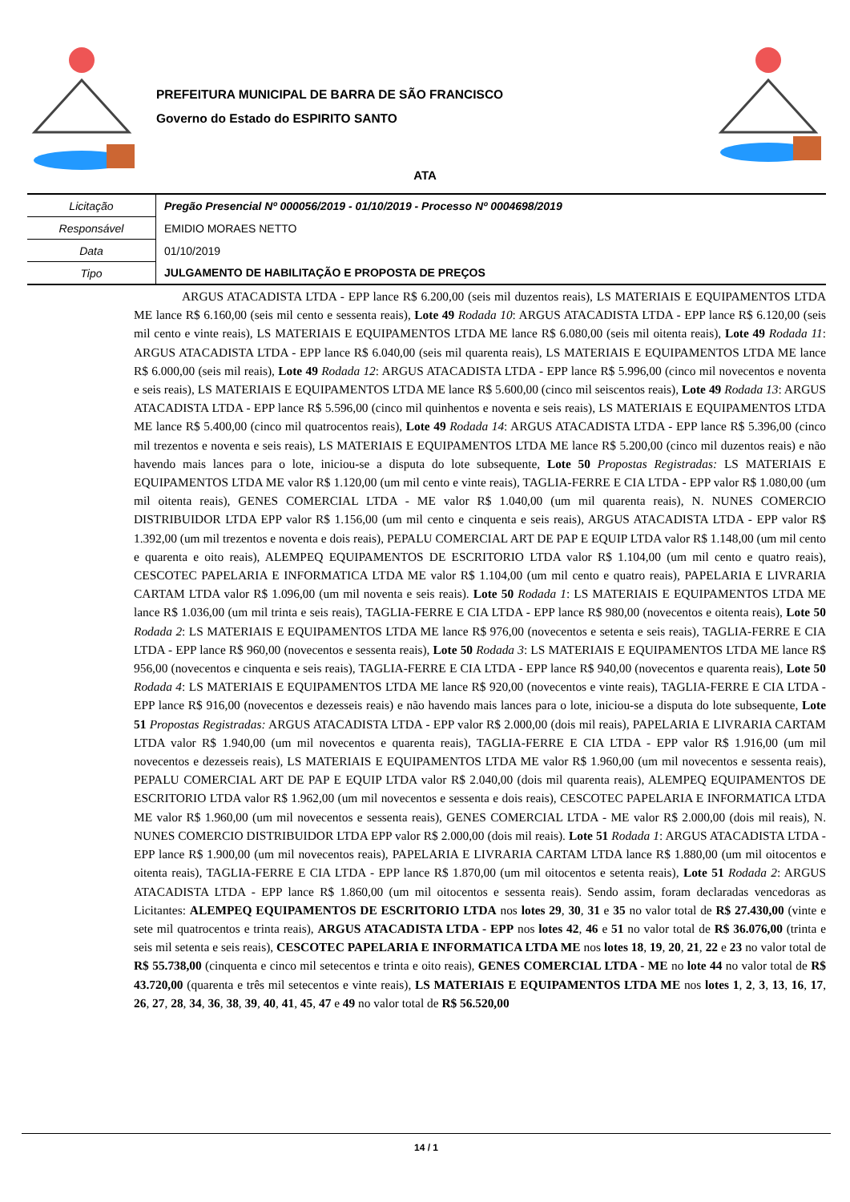PREFEITURA MUNICIPAL DE BARRA DE SÃO FRANCISCO
Governo do Estado do ESPIRITO SANTO
ATA
| Licitação | Pregão Presencial Nº 000056/2019 - 01/10/2019 - Processo Nº 0004698/2019 |
| Responsável | EMIDIO MORAES NETTO |
| Data | 01/10/2019 |
| Tipo | JULGAMENTO DE HABILITAÇÃO E PROPOSTA DE PREÇOS |
ARGUS ATACADISTA LTDA - EPP lance R$ 6.200,00 (seis mil duzentos reais), LS MATERIAIS E EQUIPAMENTOS LTDA ME lance R$ 6.160,00 (seis mil cento e sessenta reais), Lote 49 Rodada 10: ARGUS ATACADISTA LTDA - EPP lance R$ 6.120,00 (seis mil cento e vinte reais), LS MATERIAIS E EQUIPAMENTOS LTDA ME lance R$ 6.080,00 (seis mil oitenta reais), Lote 49 Rodada 11: ARGUS ATACADISTA LTDA - EPP lance R$ 6.040,00 (seis mil quarenta reais), LS MATERIAIS E EQUIPAMENTOS LTDA ME lance R$ 6.000,00 (seis mil reais), Lote 49 Rodada 12: ARGUS ATACADISTA LTDA - EPP lance R$ 5.996,00 (cinco mil novecentos e noventa e seis reais), LS MATERIAIS E EQUIPAMENTOS LTDA ME lance R$ 5.600,00 (cinco mil seiscentos reais), Lote 49 Rodada 13: ARGUS ATACADISTA LTDA - EPP lance R$ 5.596,00 (cinco mil quinhentos e noventa e seis reais), LS MATERIAIS E EQUIPAMENTOS LTDA ME lance R$ 5.400,00 (cinco mil quatrocentos reais), Lote 49 Rodada 14: ARGUS ATACADISTA LTDA - EPP lance R$ 5.396,00 (cinco mil trezentos e noventa e seis reais), LS MATERIAIS E EQUIPAMENTOS LTDA ME lance R$ 5.200,00 (cinco mil duzentos reais) e não havendo mais lances para o lote, iniciou-se a disputa do lote subsequente, Lote 50 Propostas Registradas: LS MATERIAIS E EQUIPAMENTOS LTDA ME valor R$ 1.120,00 (um mil cento e vinte reais), TAGLIA-FERRE E CIA LTDA - EPP valor R$ 1.080,00 (um mil oitenta reais), GENES COMERCIAL LTDA - ME valor R$ 1.040,00 (um mil quarenta reais), N. NUNES COMERCIO DISTRIBUIDOR LTDA EPP valor R$ 1.156,00 (um mil cento e cinquenta e seis reais), ARGUS ATACADISTA LTDA - EPP valor R$ 1.392,00 (um mil trezentos e noventa e dois reais), PEPALU COMERCIAL ART DE PAP E EQUIP LTDA valor R$ 1.148,00 (um mil cento e quarenta e oito reais), ALEMPEQ EQUIPAMENTOS DE ESCRITORIO LTDA valor R$ 1.104,00 (um mil cento e quatro reais), CESCOTEC PAPELARIA E INFORMATICA LTDA ME valor R$ 1.104,00 (um mil cento e quatro reais), PAPELARIA E LIVRARIA CARTAM LTDA valor R$ 1.096,00 (um mil noventa e seis reais). Lote 50 Rodada 1: LS MATERIAIS E EQUIPAMENTOS LTDA ME lance R$ 1.036,00 (um mil trinta e seis reais), TAGLIA-FERRE E CIA LTDA - EPP lance R$ 980,00 (novecentos e oitenta reais), Lote 50 Rodada 2: LS MATERIAIS E EQUIPAMENTOS LTDA ME lance R$ 976,00 (novecentos e setenta e seis reais), TAGLIA-FERRE E CIA LTDA - EPP lance R$ 960,00 (novecentos e sessenta reais), Lote 50 Rodada 3: LS MATERIAIS E EQUIPAMENTOS LTDA ME lance R$ 956,00 (novecentos e cinquenta e seis reais), TAGLIA-FERRE E CIA LTDA - EPP lance R$ 940,00 (novecentos e quarenta reais), Lote 50 Rodada 4: LS MATERIAIS E EQUIPAMENTOS LTDA ME lance R$ 920,00 (novecentos e vinte reais), TAGLIA-FERRE E CIA LTDA - EPP lance R$ 916,00 (novecentos e dezesseis reais) e não havendo mais lances para o lote, iniciou-se a disputa do lote subsequente, Lote 51 Propostas Registradas: ARGUS ATACADISTA LTDA - EPP valor R$ 2.000,00 (dois mil reais), PAPELARIA E LIVRARIA CARTAM LTDA valor R$ 1.940,00 (um mil novecentos e quarenta reais), TAGLIA-FERRE E CIA LTDA - EPP valor R$ 1.916,00 (um mil novecentos e dezesseis reais), LS MATERIAIS E EQUIPAMENTOS LTDA ME valor R$ 1.960,00 (um mil novecentos e sessenta reais), PEPALU COMERCIAL ART DE PAP E EQUIP LTDA valor R$ 2.040,00 (dois mil quarenta reais), ALEMPEQ EQUIPAMENTOS DE ESCRITORIO LTDA valor R$ 1.962,00 (um mil novecentos e sessenta e dois reais), CESCOTEC PAPELARIA E INFORMATICA LTDA ME valor R$ 1.960,00 (um mil novecentos e sessenta reais), GENES COMERCIAL LTDA - ME valor R$ 2.000,00 (dois mil reais), N. NUNES COMERCIO DISTRIBUIDOR LTDA EPP valor R$ 2.000,00 (dois mil reais). Lote 51 Rodada 1: ARGUS ATACADISTA LTDA - EPP lance R$ 1.900,00 (um mil novecentos reais), PAPELARIA E LIVRARIA CARTAM LTDA lance R$ 1.880,00 (um mil oitocentos e oitenta reais), TAGLIA-FERRE E CIA LTDA - EPP lance R$ 1.870,00 (um mil oitocentos e setenta reais), Lote 51 Rodada 2: ARGUS ATACADISTA LTDA - EPP lance R$ 1.860,00 (um mil oitocentos e sessenta reais). Sendo assim, foram declaradas vencedoras as Licitantes: ALEMPEQ EQUIPAMENTOS DE ESCRITORIO LTDA nos lotes 29, 30, 31 e 35 no valor total de R$ 27.430,00 (vinte e sete mil quatrocentos e trinta reais), ARGUS ATACADISTA LTDA - EPP nos lotes 42, 46 e 51 no valor total de R$ 36.076,00 (trinta e seis mil setenta e seis reais), CESCOTEC PAPELARIA E INFORMATICA LTDA ME nos lotes 18, 19, 20, 21, 22 e 23 no valor total de R$ 55.738,00 (cinquenta e cinco mil setecentos e trinta e oito reais), GENES COMERCIAL LTDA - ME no lote 44 no valor total de R$ 43.720,00 (quarenta e três mil setecentos e vinte reais), LS MATERIAIS E EQUIPAMENTOS LTDA ME nos lotes 1, 2, 3, 13, 16, 17, 26, 27, 28, 34, 36, 38, 39, 40, 41, 45, 47 e 49 no valor total de R$ 56.520,00
14 / 1